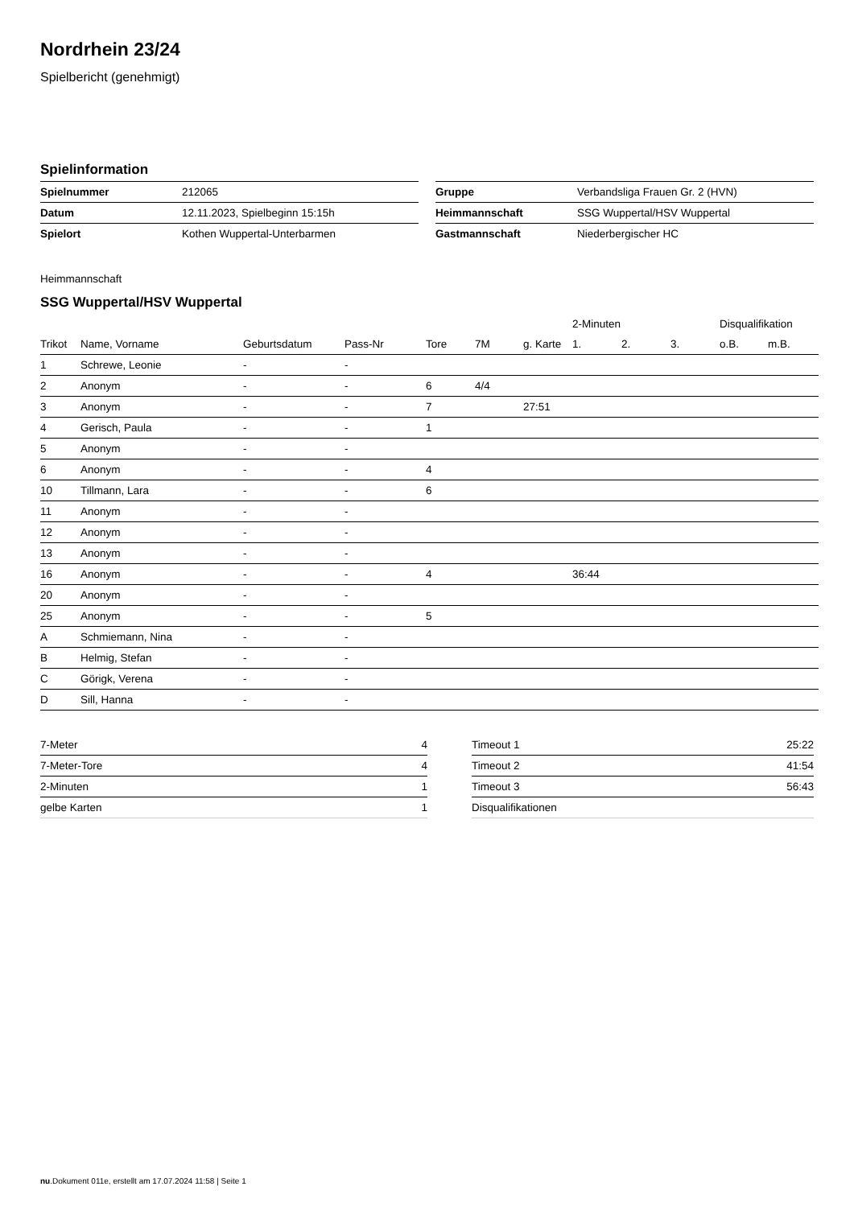Nordrhein 23/24
Spielbericht (genehmigt)
Spielinformation
| Spielnummer | 212065 |
| Datum | 12.11.2023, Spielbeginn 15:15h |
| Spielort | Kothen Wuppertal-Unterbarmen |
| Gruppe | Verbandsliga Frauen Gr. 2 (HVN) |
| Heimmannschaft | SSG Wuppertal/HSV Wuppertal |
| Gastmannschaft | Niederbergischer HC |
Heimmannschaft
SSG Wuppertal/HSV Wuppertal
| | | | | | | | 2-Minuten | | | Disqualifikation | |
| --- | --- | --- | --- | --- | --- | --- | --- | --- | --- | --- | --- |
| Trikot | Name, Vorname | Geburtsdatum | Pass-Nr | Tore | 7M | g. Karte | 1. | 2. | 3. | o.B. | m.B. |
| 1 | Schrewe, Leonie | - | - | | | | | | | | |
| 2 | Anonym | - | - | 6 | 4/4 | | | | | | |
| 3 | Anonym | - | - | 7 | | 27:51 | | | | | |
| 4 | Gerisch, Paula | - | - | 1 | | | | | | | |
| 5 | Anonym | - | - | | | | | | | | |
| 6 | Anonym | - | - | 4 | | | | | | | |
| 10 | Tillmann, Lara | - | - | 6 | | | | | | | |
| 11 | Anonym | - | - | | | | | | | | |
| 12 | Anonym | - | - | | | | | | | | |
| 13 | Anonym | - | - | | | | | | | | |
| 16 | Anonym | - | - | 4 | | | 36:44 | | | | |
| 20 | Anonym | - | - | | | | | | | | |
| 25 | Anonym | - | - | 5 | | | | | | | |
| A | Schmiemann, Nina | - | - | | | | | | | | |
| B | Helmig, Stefan | - | - | | | | | | | | |
| C | Görigk, Verena | - | - | | | | | | | | |
| D | Sill, Hanna | - | - | | | | | | | | |
| 7-Meter | 4 |
| 7-Meter-Tore | 4 |
| 2-Minuten | 1 |
| gelbe Karten | 1 |
| Timeout 1 | 25:22 |
| Timeout 2 | 41:54 |
| Timeout 3 | 56:43 |
| Disqualifikationen | |
nu.Dokument 011e, erstellt am 17.07.2024 11:58 | Seite 1